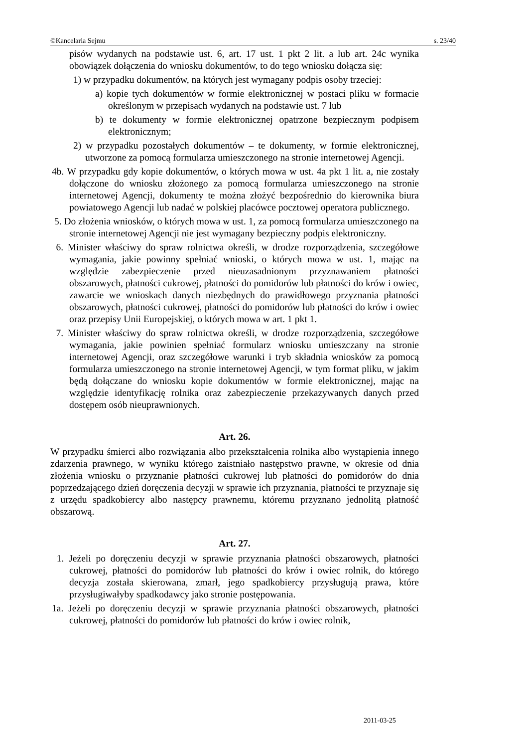©Kancelaria Sejmu s. 23/40
pisów wydanych na podstawie ust. 6, art. 17 ust. 1 pkt 2 lit. a lub art. 24c wynika obowiązek dołączenia do wniosku dokumentów, to do tego wniosku dołącza się:
1) w przypadku dokumentów, na których jest wymagany podpis osoby trzeciej:
a) kopie tych dokumentów w formie elektronicznej w postaci pliku w formacie określonym w przepisach wydanych na podstawie ust. 7 lub
b) te dokumenty w formie elektronicznej opatrzone bezpiecznym podpisem elektronicznym;
2) w przypadku pozostałych dokumentów – te dokumenty, w formie elektronicznej, utworzone za pomocą formularza umieszczonego na stronie internetowej Agencji.
4b. W przypadku gdy kopie dokumentów, o których mowa w ust. 4a pkt 1 lit. a, nie zostały dołączone do wniosku złożonego za pomocą formularza umieszczonego na stronie internetowej Agencji, dokumenty te można złożyć bezpośrednio do kierownika biura powiatowego Agencji lub nadać w polskiej placówce pocztowej operatora publicznego.
5. Do złożenia wniosków, o których mowa w ust. 1, za pomocą formularza umieszczonego na stronie internetowej Agencji nie jest wymagany bezpieczny podpis elektroniczny.
6. Minister właściwy do spraw rolnictwa określi, w drodze rozporządzenia, szczegółowe wymagania, jakie powinny spełniać wnioski, o których mowa w ust. 1, mając na względzie zabezpieczenie przed nieuzasadnionym przyznawaniem płatności obszarowych, płatności cukrowej, płatności do pomidorów lub płatności do krów i owiec, zawarcie we wnioskach danych niezbędnych do prawidłowego przyznania płatności obszarowych, płatności cukrowej, płatności do pomidorów lub płatności do krów i owiec oraz przepisy Unii Europejskiej, o których mowa w art. 1 pkt 1.
7. Minister właściwy do spraw rolnictwa określi, w drodze rozporządzenia, szczegółowe wymagania, jakie powinien spełniać formularz wniosku umieszczany na stronie internetowej Agencji, oraz szczegółowe warunki i tryb składnia wniosków za pomocą formularza umieszczonego na stronie internetowej Agencji, w tym format pliku, w jakim będą dołączane do wniosku kopie dokumentów w formie elektronicznej, mając na względzie identyfikację rolnika oraz zabezpieczenie przekazywanych danych przed dostępem osób nieuprawnionych.
Art. 26.
W przypadku śmierci albo rozwiązania albo przekształcenia rolnika albo wystąpienia innego zdarzenia prawnego, w wyniku którego zaistniało następstwo prawne, w okresie od dnia złożenia wniosku o przyznanie płatności cukrowej lub płatności do pomidorów do dnia poprzedzającego dzień doręczenia decyzji w sprawie ich przyznania, płatności te przyznaje się z urzędu spadkobiercy albo następcy prawnemu, któremu przyznano jednolitą płatność obszarową.
Art. 27.
1. Jeżeli po doręczeniu decyzji w sprawie przyznania płatności obszarowych, płatności cukrowej, płatności do pomidorów lub płatności do krów i owiec rolnik, do którego decyzja została skierowana, zmarł, jego spadkobiercy przysługują prawa, które przysługiwałyby spadkodawcy jako stronie postępowania.
1a. Jeżeli po doręczeniu decyzji w sprawie przyznania płatności obszarowych, płatności cukrowej, płatności do pomidorów lub płatności do krów i owiec rolnik,
2011-03-25